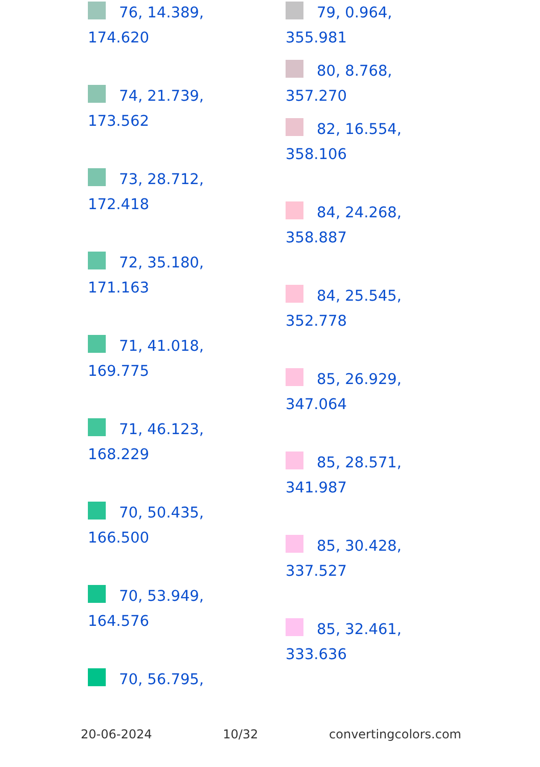76, 14.389, 174.620
74, 21.739, 173.562
73, 28.712, 172.418
72, 35.180, 171.163
71, 41.018, 169.775
71, 46.123, 168.229
70, 50.435, 166.500
70, 53.949, 164.576
70, 56.795,
79, 0.964, 355.981
80, 8.768, 357.270
82, 16.554, 358.106
84, 24.268, 358.887
84, 25.545, 352.778
85, 26.929, 347.064
85, 28.571, 341.987
85, 30.428, 337.527
85, 32.461, 333.636
20-06-2024 10/32 convertingcolors.com